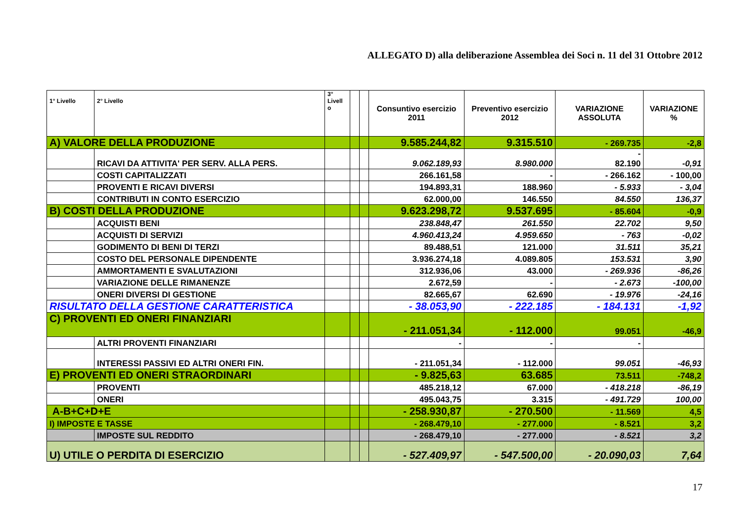ALLEGATO D) alla deliberazione Assemblea dei Soci n. 11 del 31 Ottobre 2012
| 1° Livello | 2° Livello | 3° Livell o | | | Consuntivo esercizio 2011 | Preventivo esercizio 2012 | VARIAZIONE ASSOLUTA | VARIAZIONE % |
| --- | --- | --- | --- | --- | --- | --- | --- | --- |
| A) VALORE DELLA PRODUZIONE | | | | | 9.585.244,82 | 9.315.510 | - 269.735 | -2,8 |
| | RICAVI DA ATTIVITA' PER SERV. ALLA PERS. | | | | 9.062.189,93 | 8.980.000 | - 82.190 | -0,91 |
| | COSTI CAPITALIZZATI | | | | 266.161,58 | - | - 266.162 | - 100,00 |
| | PROVENTI E RICAVI DIVERSI | | | | 194.893,31 | 188.960 | - 5.933 | - 3,04 |
| | CONTRIBUTI IN CONTO ESERCIZIO | | | | 62.000,00 | 146.550 | 84.550 | 136,37 |
| B) COSTI DELLA PRODUZIONE | | | | | 9.623.298,72 | 9.537.695 | - 85.604 | -0,9 |
| | ACQUISTI BENI | | | | 238.848,47 | 261.550 | 22.702 | 9,50 |
| | ACQUISTI DI SERVIZI | | | | 4.960.413,24 | 4.959.650 | - 763 | -0,02 |
| | GODIMENTO DI BENI DI TERZI | | | | 89.488,51 | 121.000 | 31.511 | 35,21 |
| | COSTO DEL PERSONALE DIPENDENTE | | | | 3.936.274,18 | 4.089.805 | 153.531 | 3,90 |
| | AMMORTAMENTI E SVALUTAZIONI | | | | 312.936,06 | 43.000 | - 269.936 | -86,26 |
| | VARIAZIONE DELLE RIMANENZE | | | | 2.672,59 | - | - 2.673 | -100,00 |
| | ONERI DIVERSI DI GESTIONE | | | | 82.665,67 | 62.690 | - 19.976 | -24,16 |
| RISULTATO DELLA GESTIONE CARATTERISTICA | | | | | - 38.053,90 | - 222.185 | - 184.131 | -1,92 |
| C) PROVENTI ED ONERI FINANZIARI | | | | | - 211.051,34 | - 112.000 | 99.051 | -46,9 |
| | ALTRI PROVENTI FINANZIARI | | | | - | - | - | |
| | INTERESSI PASSIVI ED ALTRI ONERI FIN. | | | | - 211.051,34 | - 112.000 | 99.051 | -46,93 |
| E) PROVENTI ED ONERI STRAORDINARI | | | | | - 9.825,63 | 63.685 | 73.511 | -748,2 |
| | PROVENTI | | | | 485.218,12 | 67.000 | - 418.218 | -86,19 |
| | ONERI | | | | 495.043,75 | 3.315 | - 491.729 | 100,00 |
| A-B+C+D+E | | | | | - 258.930,87 | - 270.500 | - 11.569 | 4,5 |
| I) IMPOSTE E TASSE | | | | | - 268.479,10 | - 277.000 | - 8.521 | 3,2 |
| | IMPOSTE SUL REDDITO | | | | - 268.479,10 | - 277.000 | - 8.521 | 3,2 |
| U) UTILE O PERDITA DI ESERCIZIO | | | | | - 527.409,97 | - 547.500,00 | - 20.090,03 | 7,64 |
17